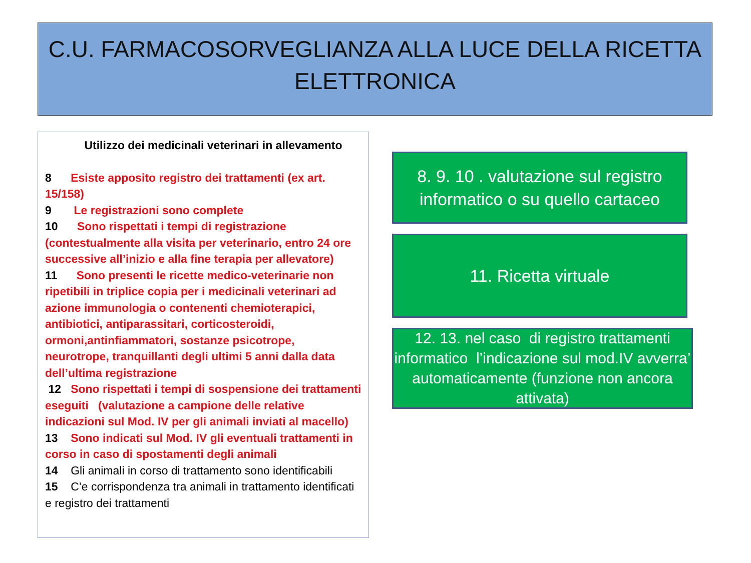C.U. FARMACOSORVEGLIANZA ALLA LUCE DELLA RICETTA
ELETTRONICA
Utilizzo dei medicinali veterinari in allevamento
8 Esiste apposito registro dei trattamenti (ex art. 15/158)
9 Le registrazioni sono complete
10 Sono rispettati i tempi di registrazione (contestualmente alla visita per veterinario, entro 24 ore successive all’inizio e alla fine terapia per allevatore)
11 Sono presenti le ricette medico-veterinarie non ripetibili in triplice copia per i medicinali veterinari ad azione immunologia o contenenti chemioterapici, antibiotici, antiparassitari, corticosteroidi, ormoni,antinfiammatori, sostanze psicotrope, neurotrope, tranquillanti degli ultimi 5 anni dalla data dell’ultima registrazione
12 Sono rispettati i tempi di sospensione dei trattamenti eseguiti (valutazione a campione delle relative indicazioni sul Mod. IV per gli animali inviati al macello)
13 Sono indicati sul Mod. IV gli eventuali trattamenti in corso in caso di spostamenti degli animali
14 Gli animali in corso di trattamento sono identificabili
15 C’e corrispondenza tra animali in trattamento identificati e registro dei trattamenti
8. 9. 10 . valutazione sul registro
informatico o su quello cartaceo
11. Ricetta virtuale
12. 13. nel caso di registro trattamenti informatico l’indicazione sul mod.IV avverra’ automaticamente (funzione non ancora attivata)